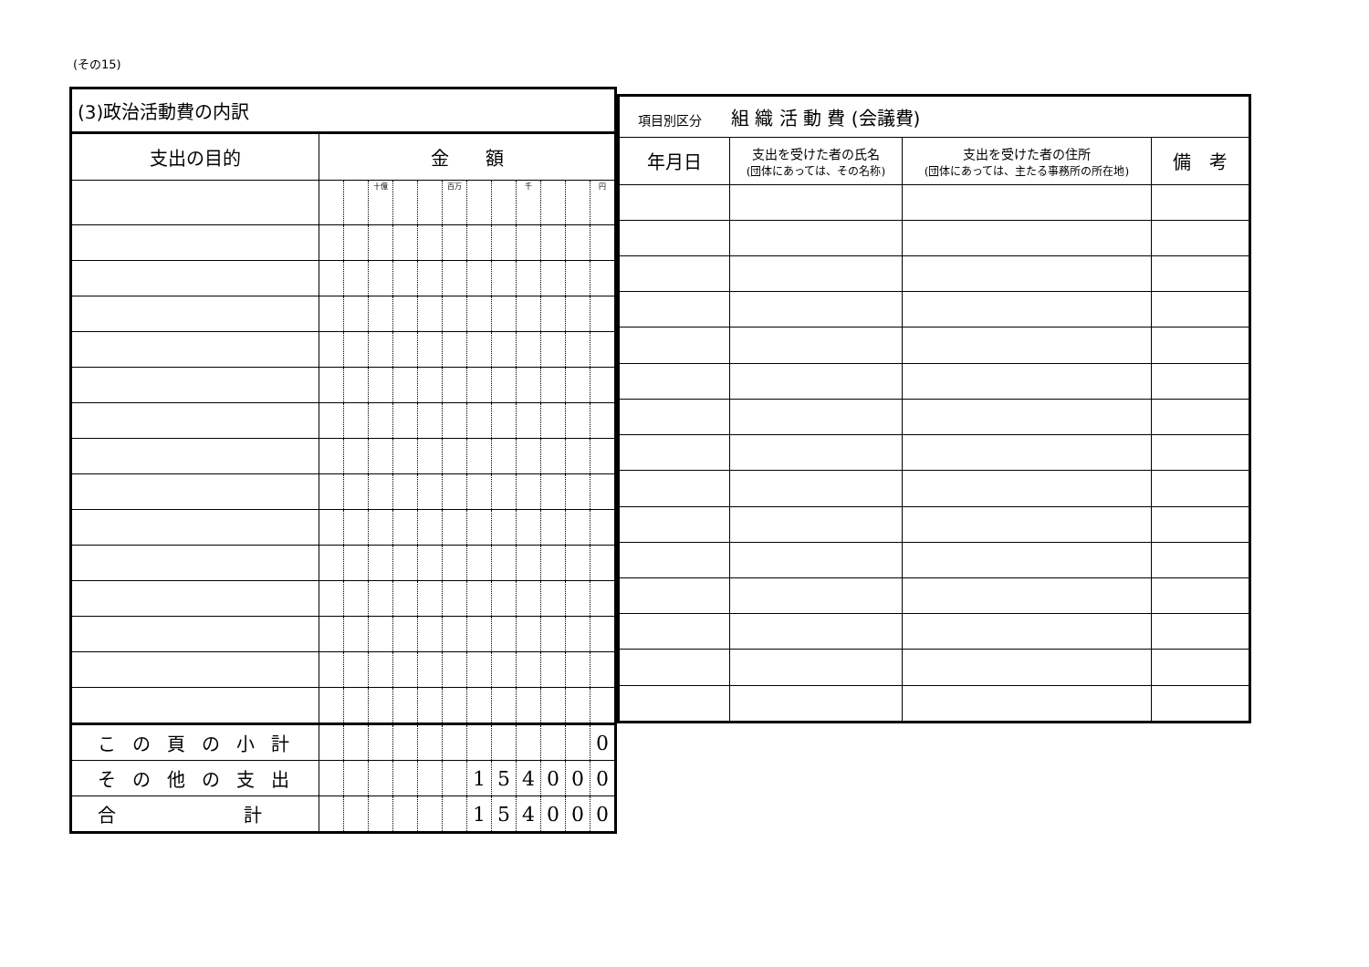(その15)
| (3)政治活動費の内訳 | | | | | | | | | | | | |
| --- | --- | --- | --- | --- | --- | --- | --- | --- | --- | --- | --- | --- |
| 支出の目的 | 金 額 | | | | | | | | | | | |
| | | | 十億 | | | 百万 | | | 千 | | | 円 |
| この頁の小計 | | | | | | | | | | | | 0 |
| その他の支出 | | | | | | | 1 | 5 | 4 | 0 | 0 | 0 |
| 合 計 | | | | | | | 1 | 5 | 4 | 0 | 0 | 0 |
| 項目別区分 組 織 活 動 費 (会議費) | | | |
| 年月日 | 支出を受けた者の氏名 (団体にあっては、その名称) | 支出を受けた者の住所 (団体にあっては、主たる事務所の所在地) | 備 考 |